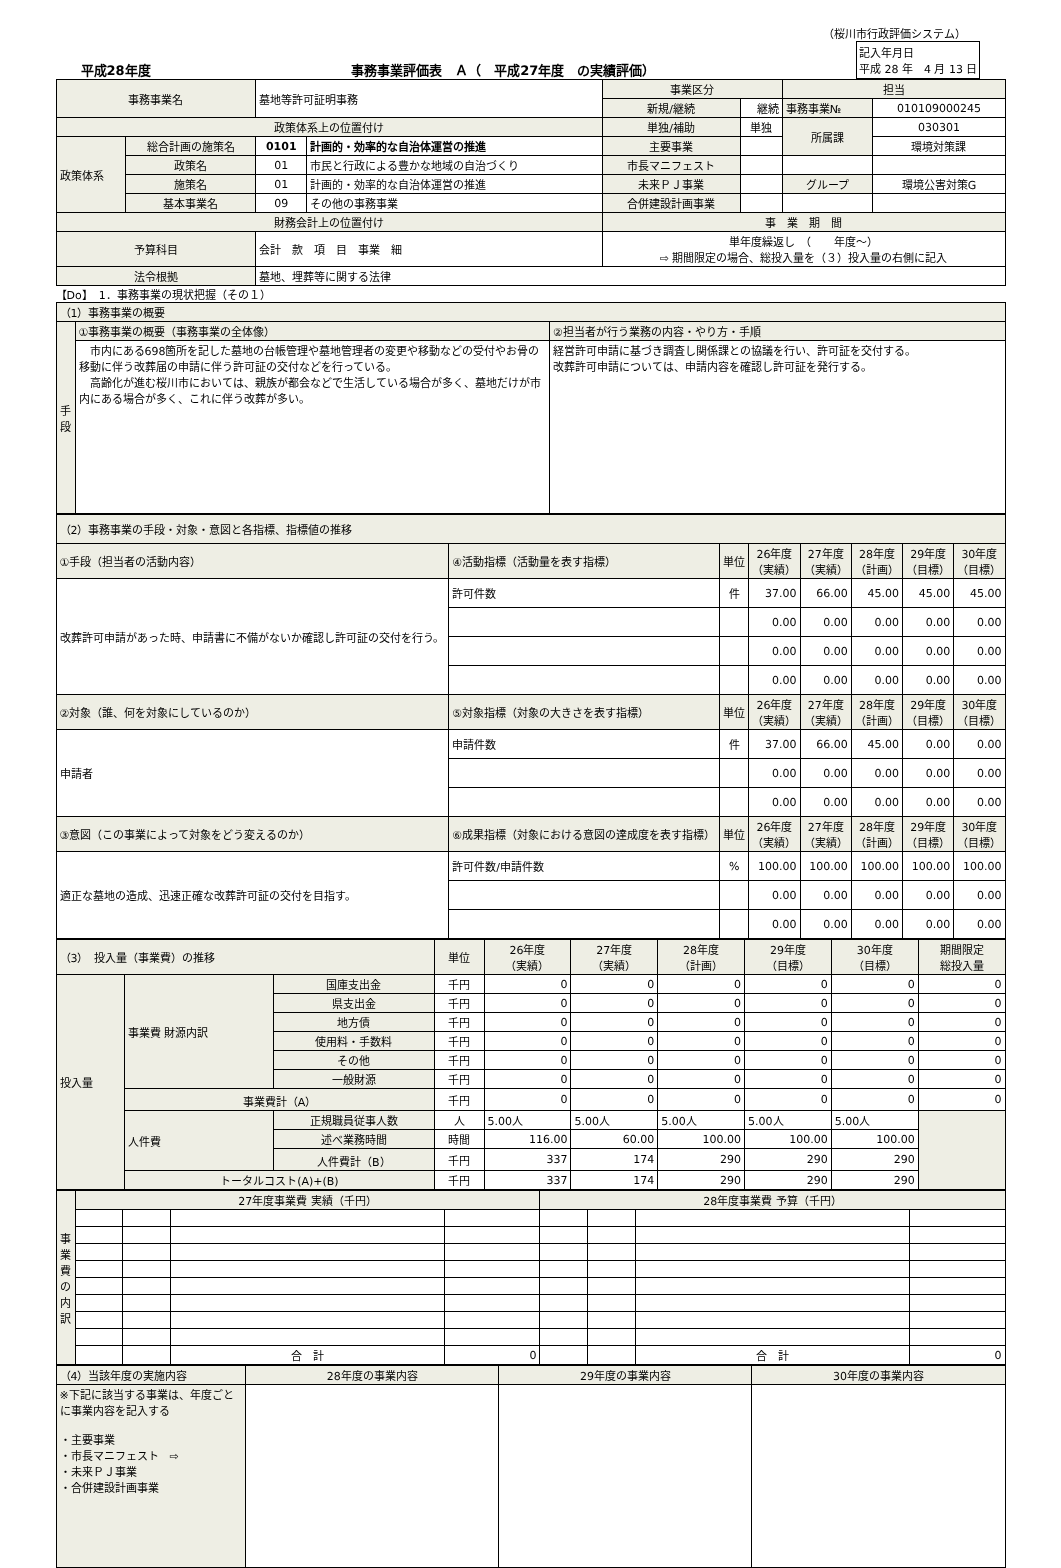（桜川市行政評価システム）
平成28年度 事務事業評価表　Ａ（　平成27年度　の実績評価） 記入年月日
平成 28 年　4 月 13 日
| 事務事業名 | | 墓地等許可証明事務 | | 事業区分 | | 担当 | |
| | | | | 新規/継続 | 継続 | 事務事業№ | 010109000245 |
| 政策体系上の位置付け | | | | 単独/補助 | 単独 | 所属課 | 030301 |
| 政策体系 | 総合計画の施策名 | 0101 | 計画的・効率的な自治体運営の推進 | 主要事業 | | | 環境対策課 |
| | 政策名 | 01 | 市民と行政による豊かな地域の自治づくり | 市長マニフェスト | | | |
| | 施策名 | 01 | 計画的・効率的な自治体運営の推進 | 未来ＰＪ事業 | | グループ | 環境公害対策G |
| | 基本事業名 | 09 | その他の事務事業 | 合併建設計画事業 | | | |
| 財務会計上の位置付け | | | | 事 業 期 間 | | | |
| 予算科目 | | 会計 款 項 目 事業 細 | | 単年度繰返し （ 年度～） ⇨ 期間限定の場合、総投入量を（３）投入量の右側に記入 | | | |
| 法令根拠 | | 墓地、埋葬等に関する法律 | | | | | |
【Do】　1．事務事業の現状把握（その１）
| （1）事務事業の概要 | | |
| 手段 | ①事務事業の概要（事務事業の全体像） | ②担当者が行う業務の内容・やり方・手順 |
| | 市内にある698箇所を記した墓地の台帳管理や墓地管理者の変更や移動などの受付やお骨の移動に伴う改葬届の申請に伴う許可証の交付などを行っている。 高齢化が進む桜川市においては、親族が都会などで生活している場合が多く、墓地だけが市内にある場合が多く、これに伴う改葬が多い。 | 経営許可申請に基づき調査し関係課との協議を行い、許可証を交付する。 改葬許可申請については、申請内容を確認し許可証を発行する。 |
| （2）事務事業の手段・対象・意図と各指標、指標値の推移 | | | | | | | |
| ①手段（担当者の活動内容） | ④活動指標（活動量を表す指標） | 単位 | 26年度 （実績） | 27年度 （実績） | 28年度 （計画） | 29年度 （目標） | 30年度 （目標） |
| 改葬許可申請があった時、申請書に不備がないか確認し許可証の交付を行う。 | 許可件数 | 件 | 37.00 | 66.00 | 45.00 | 45.00 | 45.00 |
| | | | 0.00 | 0.00 | 0.00 | 0.00 | 0.00 |
| | | | 0.00 | 0.00 | 0.00 | 0.00 | 0.00 |
| | | | 0.00 | 0.00 | 0.00 | 0.00 | 0.00 |
| ②対象（誰、何を対象にしているのか） | ⑤対象指標（対象の大きさを表す指標） | 単位 | 26年度 （実績） | 27年度 （実績） | 28年度 （計画） | 29年度 （目標） | 30年度 （目標） |
| 申請者 | 申請件数 | 件 | 37.00 | 66.00 | 45.00 | 0.00 | 0.00 |
| | | | 0.00 | 0.00 | 0.00 | 0.00 | 0.00 |
| | | | 0.00 | 0.00 | 0.00 | 0.00 | 0.00 |
| ③意図（この事業によって対象をどう変えるのか） | ⑥成果指標（対象における意図の達成度を表す指標） | 単位 | 26年度 （実績） | 27年度 （実績） | 28年度 （計画） | 29年度 （目標） | 30年度 （目標） |
| 適正な墓地の造成、迅速正確な改葬許可証の交付を目指す。 | 許可件数/申請件数 | % | 100.00 | 100.00 | 100.00 | 100.00 | 100.00 |
| | | | 0.00 | 0.00 | 0.00 | 0.00 | 0.00 |
| | | | 0.00 | 0.00 | 0.00 | 0.00 | 0.00 |
| （3） 投入量（事業費）の推移 | | | 単位 | 26年度 （実績） | 27年度 （実績） | 28年度 （計画） | 29年度 （目標） | 30年度 （目標） | 期間限定 総投入量 |
| 投入量 | 事業費 財源内訳 | 国庫支出金 | 千円 | 0 | 0 | 0 | 0 | 0 | 0 |
| | | 県支出金 | 千円 | 0 | 0 | 0 | 0 | 0 | 0 |
| | | 地方債 | 千円 | 0 | 0 | 0 | 0 | 0 | 0 |
| | | 使用料・手数料 | 千円 | 0 | 0 | 0 | 0 | 0 | 0 |
| | | その他 | 千円 | 0 | 0 | 0 | 0 | 0 | 0 |
| | | 一般財源 | 千円 | 0 | 0 | 0 | 0 | 0 | 0 |
| | 事業費計（A） | | 千円 | 0 | 0 | 0 | 0 | 0 | 0 |
| | 人件費 | 正規職員従事人数 | 人 | 5.00人 | 5.00人 | 5.00人 | 5.00人 | 5.00人 | |
| | | 述べ業務時間 | 時間 | 116.00 | 60.00 | 100.00 | 100.00 | 100.00 | |
| | | 人件費計（B） | 千円 | 337 | 174 | 290 | 290 | 290 | |
| | トータルコスト(A)+(B) | | 千円 | 337 | 174 | 290 | 290 | 290 | |
| 事業費の内訳 | 27年度事業費 実績（千円） | | | | 28年度事業費 予算（千円） | | | |
| | | | 合 計 | 0 | | | 合 計 | 0 |
| （4）当該年度の実施内容 | 28年度の事業内容 | 29年度の事業内容 | 30年度の事業内容 |
| ※下記に該当する事業は、年度ごとに事業内容を記入する ・主要事業 ・市長マニフェスト ⇨ ・未来ＰＪ事業 ・合併建設計画事業 | | | |